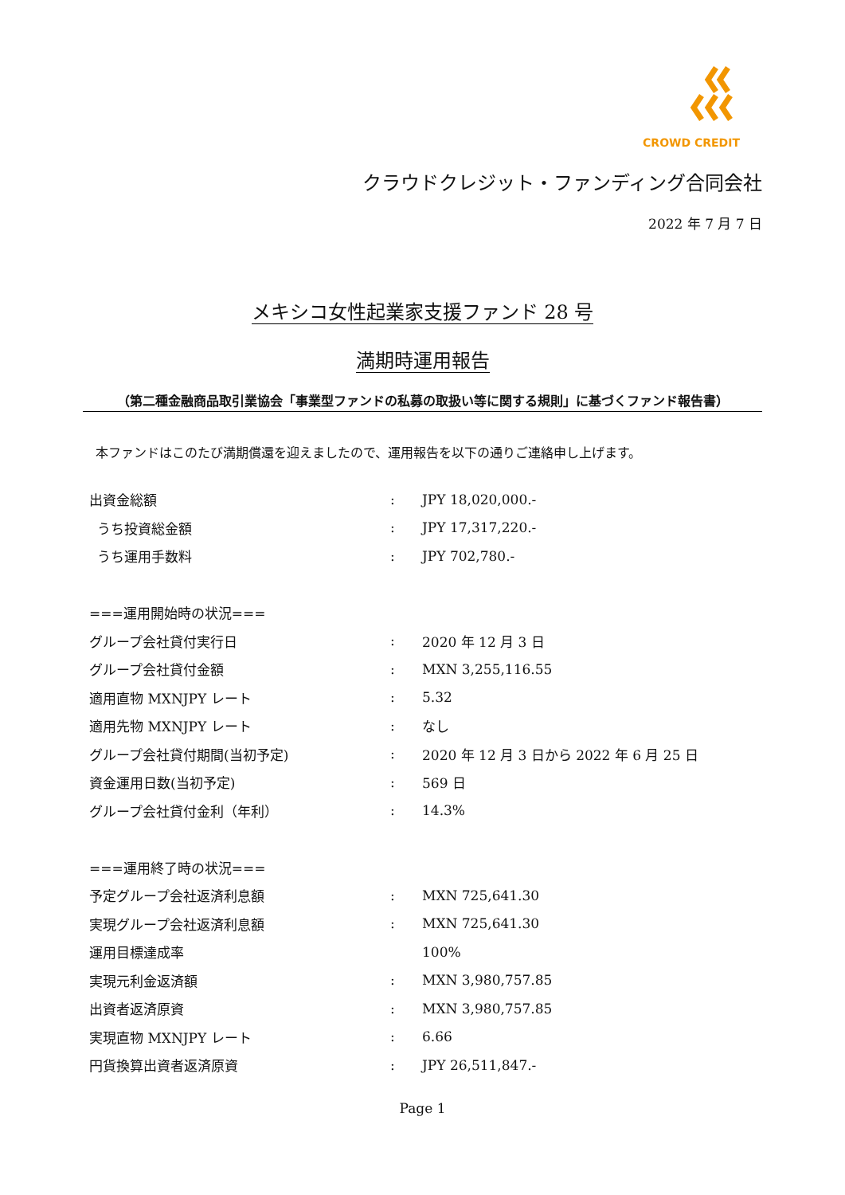CROWD CREDIT
クラウドクレジット・ファンディング合同会社
2022 年 7 月 7 日
メキシコ女性起業家支援ファンド 28 号
満期時運用報告
（第二種金融商品取引業協会「事業型ファンドの私募の取扱い等に関する規則」に基づくファンド報告書）
本ファンドはこのたび満期償還を迎えましたので、運用報告を以下の通りご連絡申し上げます。
| 出資金総額 | : | JPY 18,020,000.- |
| うち投資総金額 | : | JPY 17,317,220.- |
| うち運用手数料 | : | JPY 702,780.- |
| ===運用開始時の状況=== | | |
| グループ会社貸付実行日 | : | 2020 年 12 月 3 日 |
| グループ会社貸付金額 | : | MXN 3,255,116.55 |
| 適用直物 MXNJPY レート | : | 5.32 |
| 適用先物 MXNJPY レート | : | なし |
| グループ会社貸付期間(当初予定) | : | 2020 年 12 月 3 日から 2022 年 6 月 25 日 |
| 資金運用日数(当初予定) | : | 569 日 |
| グループ会社貸付金利（年利） | : | 14.3% |
| ===運用終了時の状況=== | | |
| 予定グループ会社返済利息額 | : | MXN 725,641.30 |
| 実現グループ会社返済利息額 | : | MXN 725,641.30 |
| 運用目標達成率 | | 100% |
| 実現元利金返済額 | : | MXN 3,980,757.85 |
| 出資者返済原資 | : | MXN 3,980,757.85 |
| 実現直物 MXNJPY レート | : | 6.66 |
| 円貨換算出資者返済原資 | : | JPY 26,511,847.- |
Page 1